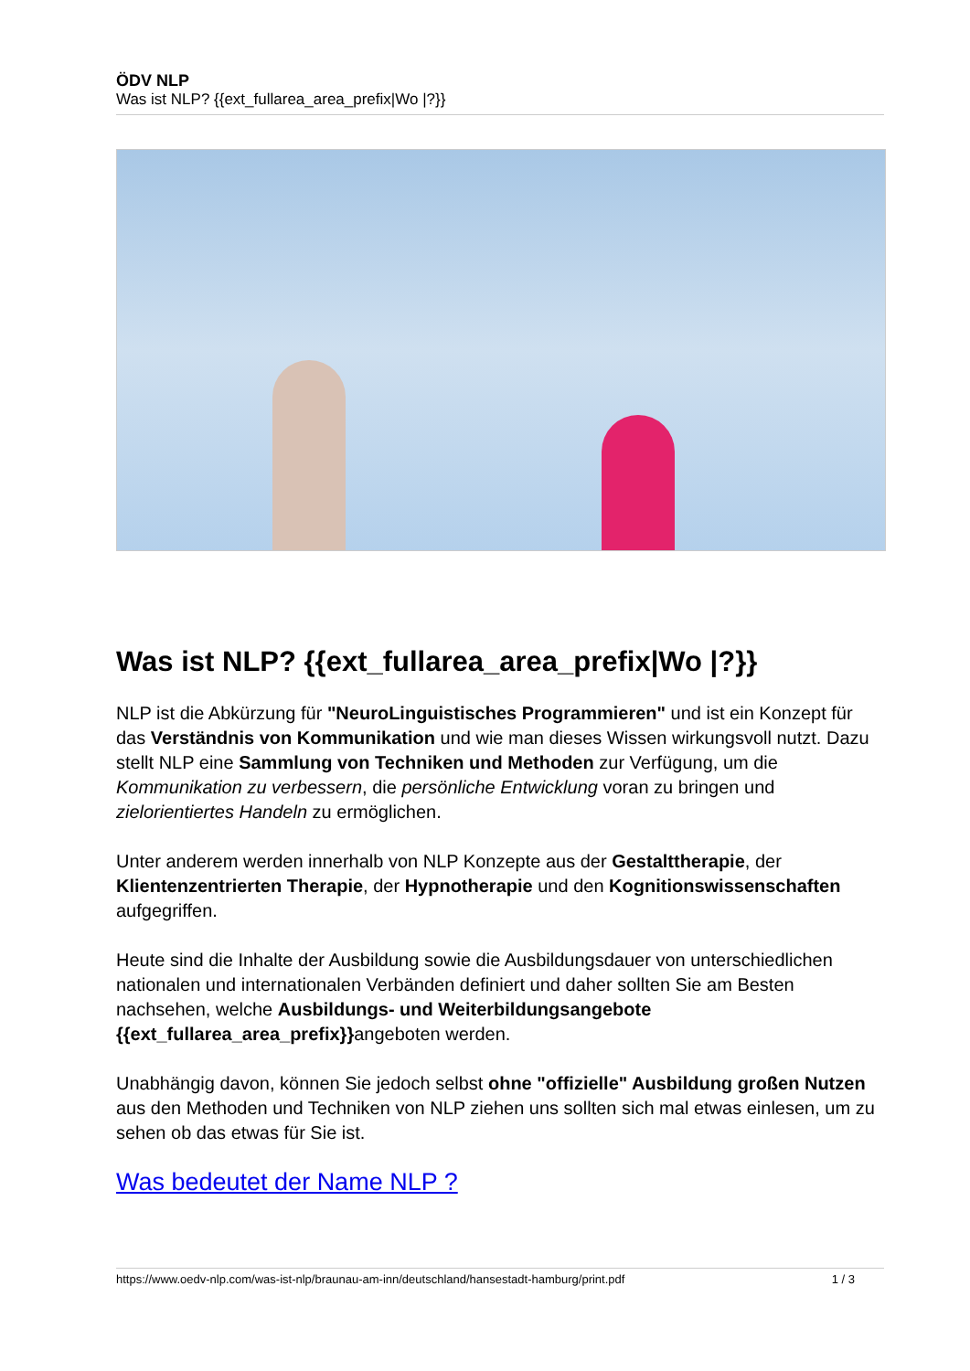ÖDV NLP
Was ist NLP? {{ext_fullarea_area_prefix|Wo |?}}
Was ist NLP? {{ext_fullarea_area_prefix|Wo |?}}
NLP ist die Abkürzung für "NeuroLinguistisches Programmieren" und ist ein Konzept für das Verständnis von Kommunikation und wie man dieses Wissen wirkungsvoll nutzt. Dazu stellt NLP eine Sammlung von Techniken und Methoden zur Verfügung, um die Kommunikation zu verbessern, die persönliche Entwicklung voran zu bringen und zielorientiertes Handeln zu ermöglichen.
Unter anderem werden innerhalb von NLP Konzepte aus der Gestalttherapie, der Klientenzentrierten Therapie, der Hypnotherapie und den Kognitionswissenschaften aufgegriffen.
Heute sind die Inhalte der Ausbildung sowie die Ausbildungsdauer von unterschiedlichen nationalen und internationalen Verbänden definiert und daher sollten Sie am Besten nachsehen, welche Ausbildungs- und Weiterbildungsangebote {{ext_fullarea_area_prefix}}angeboten werden.
Unabhängig davon, können Sie jedoch selbst ohne "offizielle" Ausbildung großen Nutzen aus den Methoden und Techniken von NLP ziehen uns sollten sich mal etwas einlesen, um zu sehen ob das etwas für Sie ist.
Was bedeutet der Name NLP ?
https://www.oedv-nlp.com/was-ist-nlp/braunau-am-inn/deutschland/hansestadt-hamburg/print.pdf 1 / 3